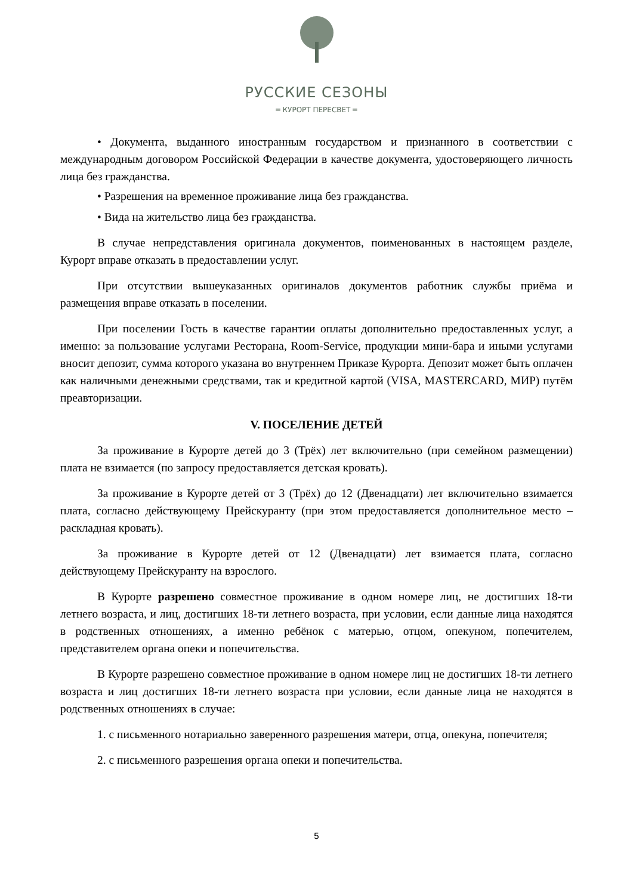РУССКИЕ СЕЗОНЫ
═ КУРОРТ ПЕРЕСВЕТ ═
• Документа, выданного иностранным государством и признанного в соответствии с международным договором Российской Федерации в качестве документа, удостоверяющего личность лица без гражданства.
• Разрешения на временное проживание лица без гражданства.
• Вида на жительство лица без гражданства.
В случае непредставления оригинала документов, поименованных в настоящем разделе, Курорт вправе отказать в предоставлении услуг.
При отсутствии вышеуказанных оригиналов документов работник службы приёма и размещения вправе отказать в поселении.
При поселении Гость в качестве гарантии оплаты дополнительно предоставленных услуг, а именно: за пользование услугами Ресторана, Room-Service, продукции мини-бара и иными услугами вносит депозит, сумма которого указана во внутреннем Приказе Курорта. Депозит может быть оплачен как наличными денежными средствами, так и кредитной картой (VISA, MASTERCARD, МИР) путём преавторизации.
V. ПОСЕЛЕНИЕ ДЕТЕЙ
За проживание в Курорте детей до 3 (Трёх) лет включительно (при семейном размещении) плата не взимается (по запросу предоставляется детская кровать).
За проживание в Курорте детей от 3 (Трёх) до 12 (Двенадцати) лет включительно взимается плата, согласно действующему Прейскуранту (при этом предоставляется дополнительное место – раскладная кровать).
За проживание в Курорте детей от 12 (Двенадцати) лет взимается плата, согласно действующему Прейскуранту на взрослого.
В Курорте разрешено совместное проживание в одном номере лиц, не достигших 18-ти летнего возраста, и лиц, достигших 18-ти летнего возраста, при условии, если данные лица находятся в родственных отношениях, а именно ребёнок с матерью, отцом, опекуном, попечителем, представителем органа опеки и попечительства.
В Курорте разрешено совместное проживание в одном номере лиц не достигших 18-ти летнего возраста и лиц достигших 18-ти летнего возраста при условии, если данные лица не находятся в родственных отношениях в случае:
1. с письменного нотариально заверенного разрешения матери, отца, опекуна, попечителя;
2. с письменного разрешения органа опеки и попечительства.
5